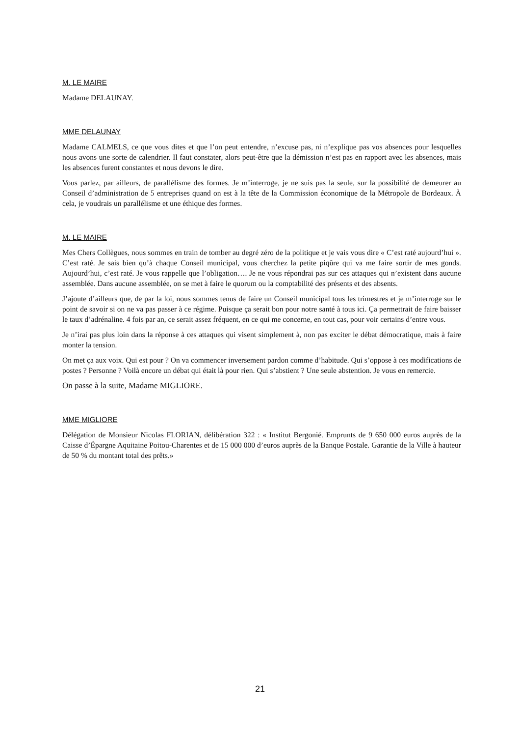M. LE MAIRE
Madame DELAUNAY.
MME DELAUNAY
Madame CALMELS, ce que vous dites et que l’on peut entendre, n’excuse pas, ni n’explique pas vos absences pour lesquelles nous avons une sorte de calendrier. Il faut constater, alors peut-être que la démission n’est pas en rapport avec les absences, mais les absences furent constantes et nous devons le dire.
Vous parlez, par ailleurs, de parallélisme des formes. Je m’interroge, je ne suis pas la seule, sur la possibilité de demeurer au Conseil d’administration de 5 entreprises quand on est à la tête de la Commission économique de la Métropole de Bordeaux. À cela, je voudrais un parallélisme et une éthique des formes.
M. LE MAIRE
Mes Chers Collègues, nous sommes en train de tomber au degré zéro de la politique et je vais vous dire « C’est raté aujourd’hui ». C’est raté. Je sais bien qu’à chaque Conseil municipal, vous cherchez la petite piqûre qui va me faire sortir de mes gonds. Aujourd’hui, c’est raté. Je vous rappelle que l’obligation…. Je ne vous répondrai pas sur ces attaques qui n’existent dans aucune assemblée. Dans aucune assemblée, on se met à faire le quorum ou la comptabilité des présents et des absents.
J’ajoute d’ailleurs que, de par la loi, nous sommes tenus de faire un Conseil municipal tous les trimestres et je m’interroge sur le point de savoir si on ne va pas passer à ce régime. Puisque ça serait bon pour notre santé à tous ici. Ça permettrait de faire baisser le taux d’adrénaline. 4 fois par an, ce serait assez fréquent, en ce qui me concerne, en tout cas, pour voir certains d’entre vous.
Je n’irai pas plus loin dans la réponse à ces attaques qui visent simplement à, non pas exciter le débat démocratique, mais à faire monter la tension.
On met ça aux voix. Qui est pour ? On va commencer inversement pardon comme d’habitude. Qui s’oppose à ces modifications de postes ? Personne ? Voilà encore un débat qui était là pour rien. Qui s’abstient ? Une seule abstention. Je vous en remercie.
On passe à la suite, Madame MIGLIORE.
MME MIGLIORE
Délégation de Monsieur Nicolas FLORIAN, délibération 322 : « Institut Bergonié. Emprunts de 9 650 000 euros auprès de la Caisse d’Épargne Aquitaine Poitou-Charentes et de 15 000 000 d’euros auprès de la Banque Postale. Garantie de la Ville à hauteur de 50 % du montant total des prêts.»
21